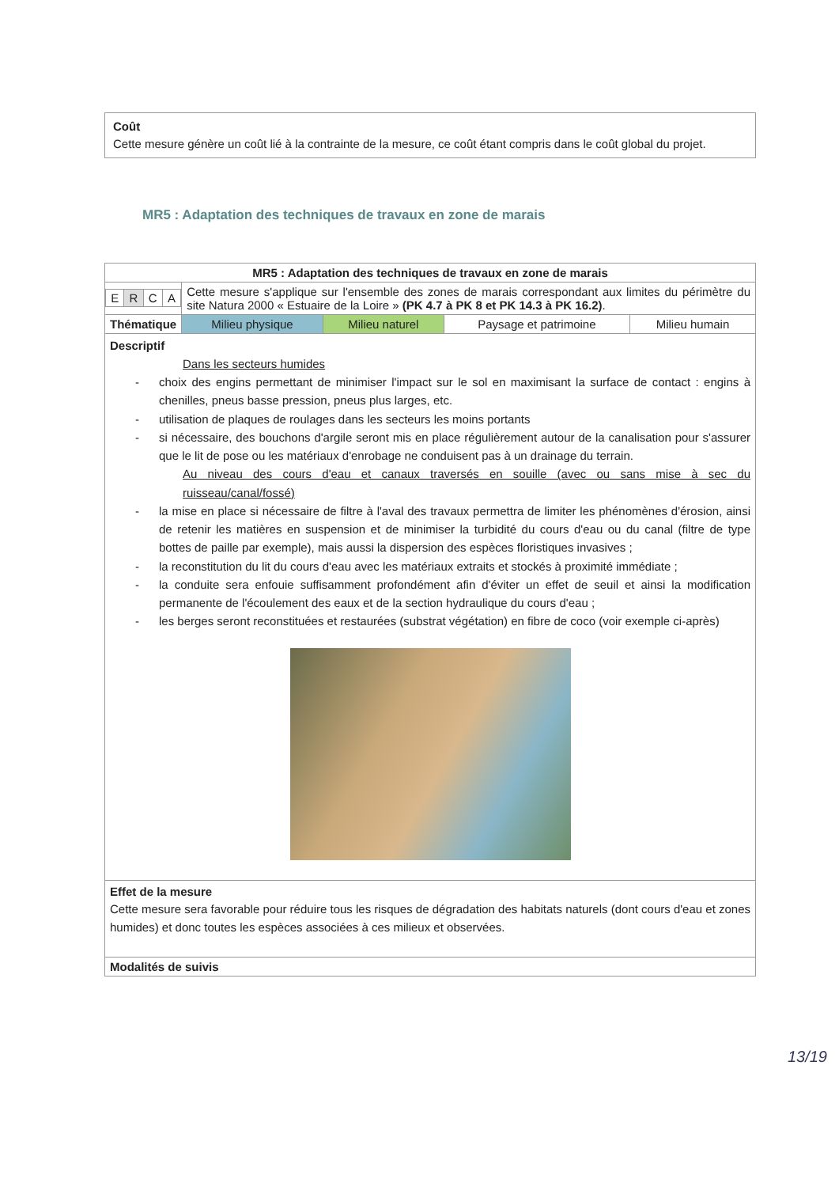Coût
Cette mesure génère un coût lié à la contrainte de la mesure, ce coût étant compris dans le coût global du projet.
MR5 : Adaptation des techniques de travaux en zone de marais
| MR5 : Adaptation des techniques de travaux en zone de marais | | | | |
| / E / R / C / A / | Cette mesure s'applique sur l'ensemble des zones de marais correspondant aux limites du périmètre du site Natura 2000 « Estuaire de la Loire » (PK 4.7 à PK 8 et PK 14.3 à PK 16.2) . | | | |
| Thématique | Milieu physique | Milieu naturel | Paysage et patrimoine | Milieu humain |
| Descriptif Dans les secteurs humides - choix des engins permettant de minimiser l'impact sur le sol en maximisant la surface de contact : engins à chenilles, pneus basse pression, pneus plus larges, etc. - utilisation de plaques de roulages dans les secteurs les moins portants - si nécessaire, des bouchons d'argile seront mis en place régulièrement autour de la canalisation pour s'assurer que le lit de pose ou les matériaux d'enrobage ne conduisent pas à un drainage du terrain. Au niveau des cours d'eau et canaux traversés en souille (avec ou sans mise à sec du ruisseau/canal/fossé) - la mise en place si nécessaire de filtre à l'aval des travaux permettra de limiter les phénomènes d'érosion, ainsi de retenir les matières en suspension et de minimiser la turbidité du cours d'eau ou du canal (filtre de type bottes de paille par exemple), mais aussi la dispersion des espèces floristiques invasives ; - la reconstitution du lit du cours d'eau avec les matériaux extraits et stockés à proximité immédiate ; - la conduite sera enfouie suffisamment profondément afin d'éviter un effet de seuil et ainsi la modification permanente de l'écoulement des eaux et de la section hydraulique du cours d'eau ; - les berges seront reconstituées et restaurées (substrat végétation) en fibre de coco (voir exemple ci-après) | | | | |
| Effet de la mesure Cette mesure sera favorable pour réduire tous les risques de dégradation des habitats naturels (dont cours d'eau et zones humides) et donc toutes les espèces associées à ces milieux et observées. | | | | |
| Modalités de suivis | | | | |
13/19